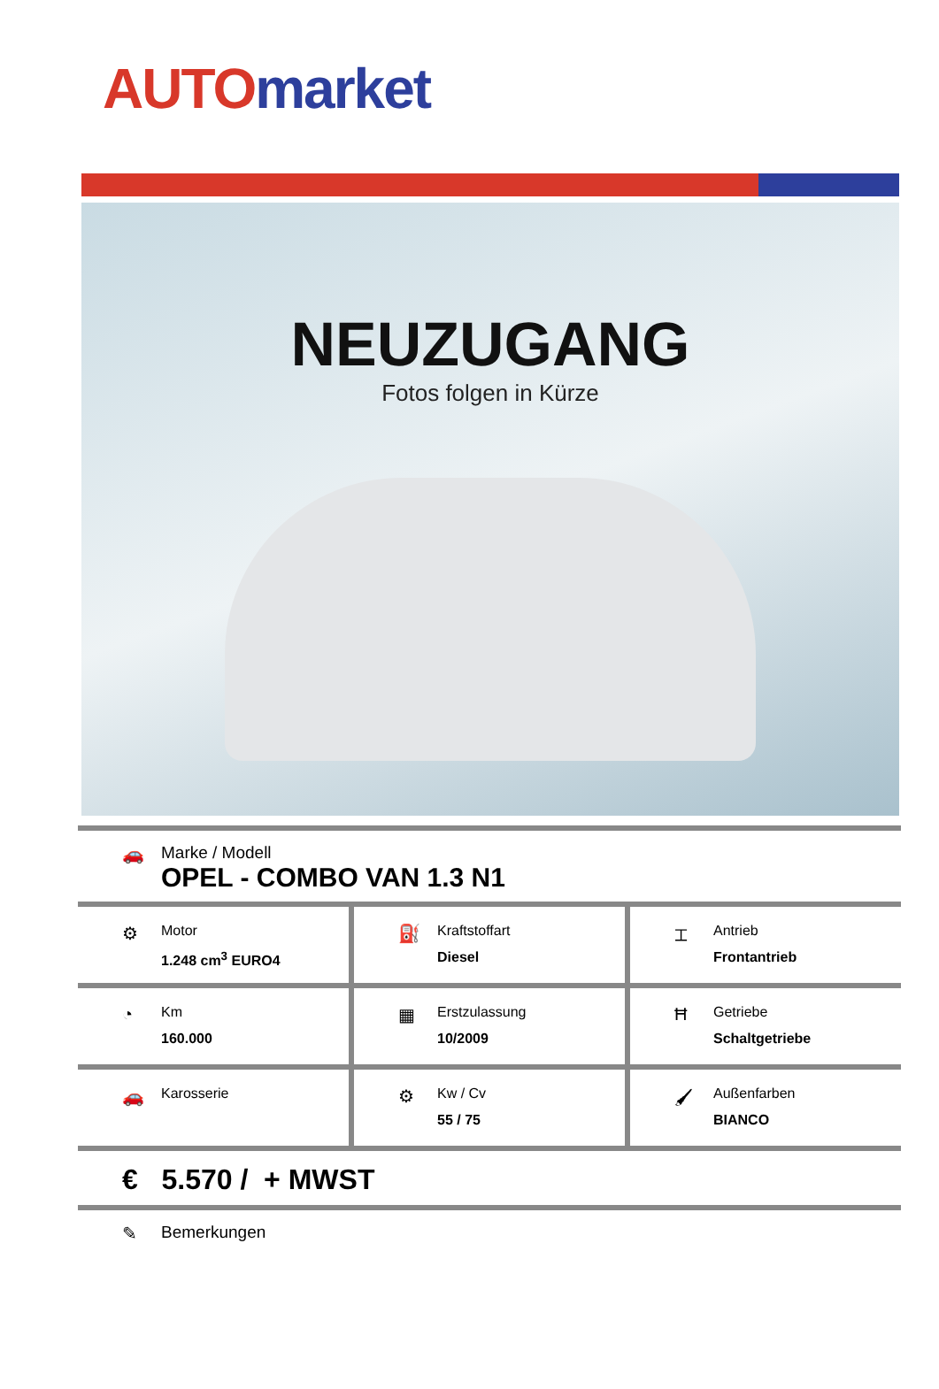AUTO market
NEUZUGANG
Fotos folgen in Kürze
🚗 Marke / Modell
OPEL - COMBO VAN 1.3 N1
⚙
Motor
1.248 cm<sup>3</sup> EURO4
⛽
Kraftstoffart
Diesel
⌶
Antrieb
Frontantrieb
◔
Km
160.000
▦
Erstzulassung
10/2009
Ħ
Getriebe
Schaltgetriebe
🚗
Karosserie
⚙
Kw / Cv
55 / 75
🖌
Außenfarben
BIANCO
€ 5.570 / + MWST
✎ Bemerkungen